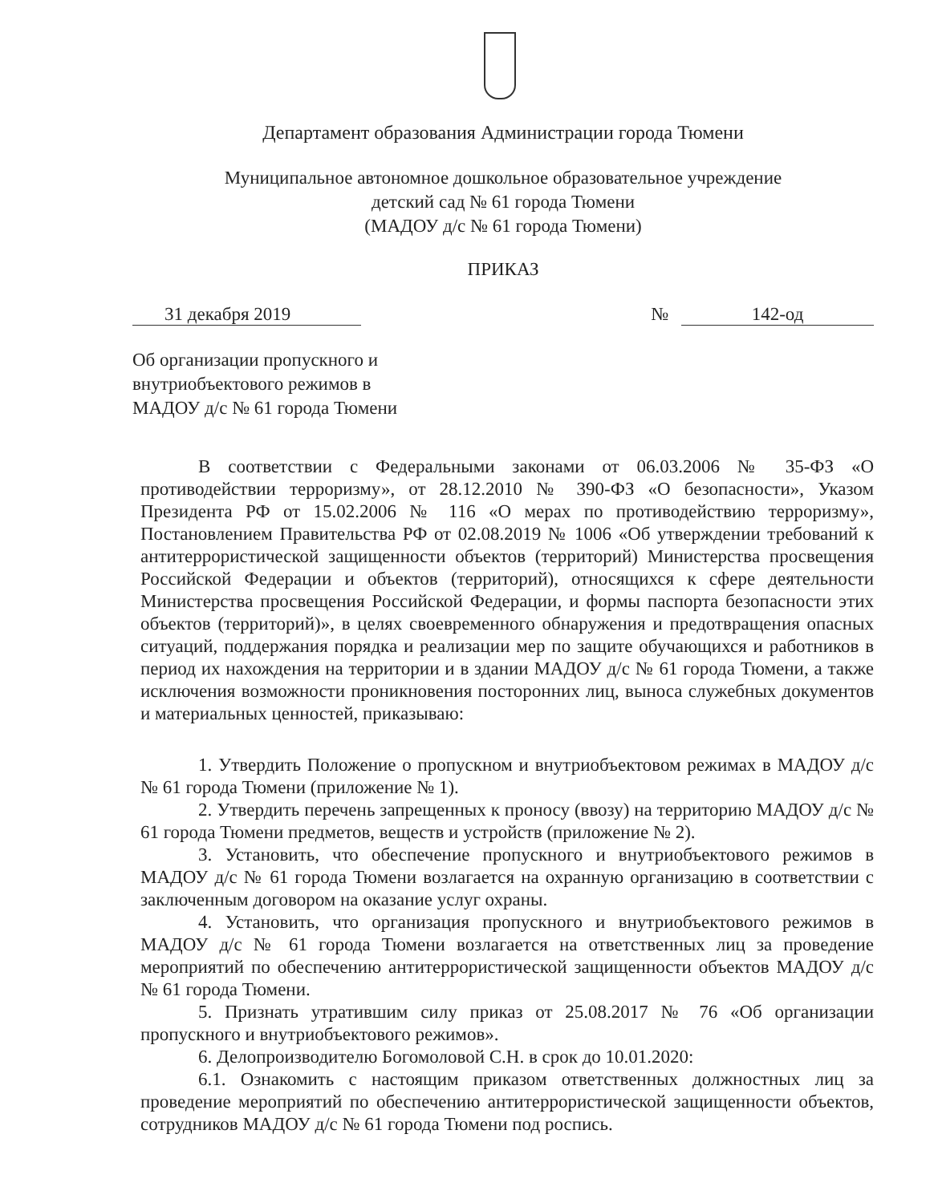Департамент образования Администрации города Тюмени
Муниципальное автономное дошкольное образовательное учреждение
детский сад № 61 города Тюмени
(МАДОУ д/с № 61 города Тюмени)
ПРИКАЗ
31 декабря 2019 № 142-од
Об организации пропускного и
внутриобъектового режимов в
МАДОУ д/с № 61 города Тюмени
В соответствии с Федеральными законами от 06.03.2006 № 35-ФЗ «О противодействии терроризму», от 28.12.2010 № 390-ФЗ «О безопасности», Указом Президента РФ от 15.02.2006 № 116 «О мерах по противодействию терроризму», Постановлением Правительства РФ от 02.08.2019 № 1006 «Об утверждении требований к антитеррористической защищенности объектов (территорий) Министерства просвещения Российской Федерации и объектов (территорий), относящихся к сфере деятельности Министерства просвещения Российской Федерации, и формы паспорта безопасности этих объектов (территорий)», в целях своевременного обнаружения и предотвращения опасных ситуаций, поддержания порядка и реализации мер по защите обучающихся и работников в период их нахождения на территории и в здании МАДОУ д/с № 61 города Тюмени, а также исключения возможности проникновения посторонних лиц, выноса служебных документов и материальных ценностей, приказываю:
1. Утвердить Положение о пропускном и внутриобъектовом режимах в МАДОУ д/с № 61 города Тюмени (приложение № 1).
2. Утвердить перечень запрещенных к проносу (ввозу) на территорию МАДОУ д/с № 61 города Тюмени предметов, веществ и устройств (приложение № 2).
3. Установить, что обеспечение пропускного и внутриобъектового режимов в МАДОУ д/с № 61 города Тюмени возлагается на охранную организацию в соответствии с заключенным договором на оказание услуг охраны.
4. Установить, что организация пропускного и внутриобъектового режимов в МАДОУ д/с № 61 города Тюмени возлагается на ответственных лиц за проведение мероприятий по обеспечению антитеррористической защищенности объектов МАДОУ д/с № 61 города Тюмени.
5. Признать утратившим силу приказ от 25.08.2017 № 76 «Об организации пропускного и внутриобъектового режимов».
6. Делопроизводителю Богомоловой С.Н. в срок до 10.01.2020:
6.1. Ознакомить с настоящим приказом ответственных должностных лиц за проведение мероприятий по обеспечению антитеррористической защищенности объектов, сотрудников МАДОУ д/с № 61 города Тюмени под роспись.